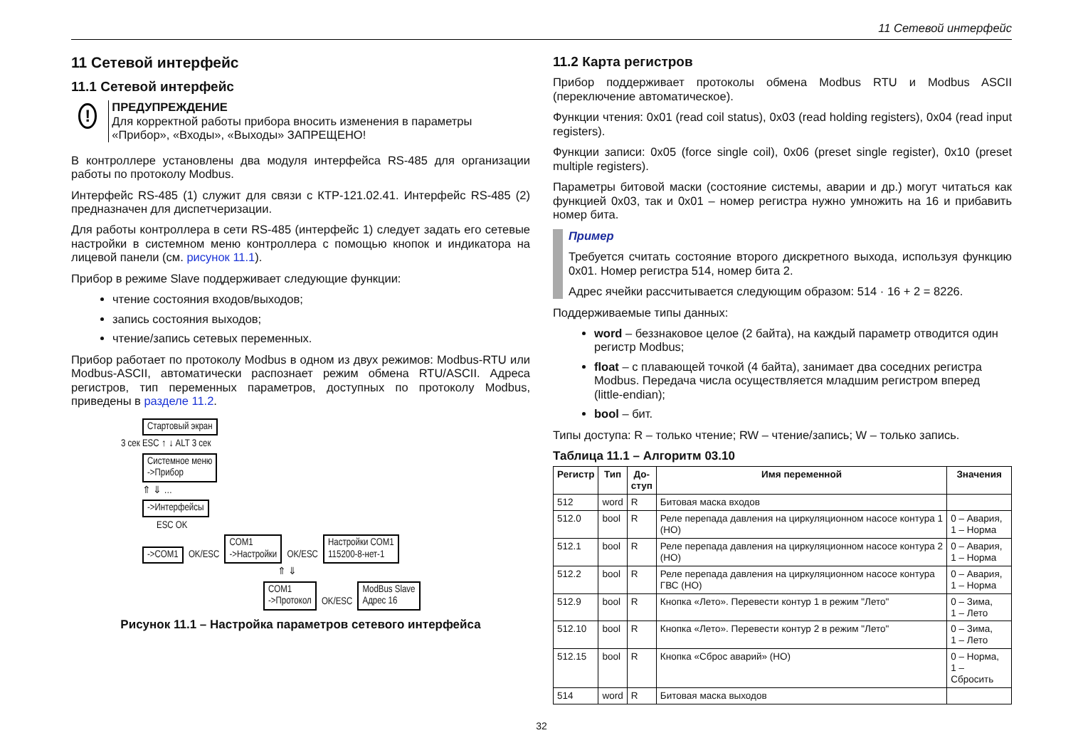11 Сетевой интерфейс
11 Сетевой интерфейс
11.1 Сетевой интерфейс
!
ПРЕДУПРЕЖДЕНИЕ
Для корректной работы прибора вносить изменения в параметры «Прибор», «Входы», «Выходы» ЗАПРЕЩЕНО!
В контроллере установлены два модуля интерфейса RS-485 для организации работы по протоколу Modbus.
Интерфейс RS-485 (1) служит для связи с КТР-121.02.41. Интерфейс RS-485 (2) предназначен для диспетчеризации.
Для работы контроллера в сети RS-485 (интерфейс 1) следует задать его сетевые настройки в системном меню контроллера с помощью кнопок и индикатора на лицевой панели (см. рисунок 11.1).
Прибор в режиме Slave поддерживает следующие функции:
чтение состояния входов/выходов;
запись состояния выходов;
чтение/запись сетевых переменных.
Прибор работает по протоколу Modbus в одном из двух режимов: Modbus-RTU или Modbus-ASCII, автоматически распознает режим обмена RTU/ASCII. Адреса регистров, тип переменных параметров, доступных по протоколу Modbus, приведены в разделе 11.2.
Стартовый экран
3 сек ESC ↑ ↓ ALT 3 сек
Системное меню
->Прибор
⇑ ⇓ …
->Интерфейсы
ESC OK
->COM1
OK/ESC
COM1
->Настройки
OK/ESC
Настройки COM1
115200-8-нет-1
⇑ ⇓
COM1
->Протокол
OK/ESC
ModBus Slave
Адрес 16
Рисунок 11.1 – Настройка параметров сетевого интерфейса
11.2 Карта регистров
Прибор поддерживает протоколы обмена Modbus RTU и Modbus ASCII (переключение автоматическое).
Функции чтения: 0x01 (read coil status), 0x03 (read holding registers), 0x04 (read input registers).
Функции записи: 0x05 (force single coil), 0x06 (preset single register), 0x10 (preset multiple registers).
Параметры битовой маски (состояние системы, аварии и др.) могут читаться как функцией 0x03, так и 0x01 – номер регистра нужно умножить на 16 и прибавить номер бита.
Пример
Требуется считать состояние второго дискретного выхода, используя функцию 0x01. Номер регистра 514, номер бита 2.
Адрес ячейки рассчитывается следующим образом: 514 · 16 + 2 = 8226.
Поддерживаемые типы данных:
word – беззнаковое целое (2 байта), на каждый параметр отводится один регистр Modbus;
float – с плавающей точкой (4 байта), занимает два соседних регистра Modbus. Передача числа осуществляется младшим регистром вперед (little-endian);
bool – бит.
Типы доступа: R – только чтение; RW – чтение/запись; W – только запись.
Таблица 11.1 – Алгоритм 03.10
| Регистр | Тип | До- ступ | Имя переменной | Значения |
| --- | --- | --- | --- | --- |
| 512 | word | R | Битовая маска входов | |
| 512.0 | bool | R | Реле перепада давления на циркуляционном насосе контура 1 (НО) | 0 – Авария, 1 – Норма |
| 512.1 | bool | R | Реле перепада давления на циркуляционном насосе контура 2 (НО) | 0 – Авария, 1 – Норма |
| 512.2 | bool | R | Реле перепада давления на циркуляционном насосе контура ГВС (НО) | 0 – Авария, 1 – Норма |
| 512.9 | bool | R | Кнопка «Лето». Перевести контур 1 в режим "Лето" | 0 – Зима, 1 – Лето |
| 512.10 | bool | R | Кнопка «Лето». Перевести контур 2 в режим "Лето" | 0 – Зима, 1 – Лето |
| 512.15 | bool | R | Кнопка «Сброс аварий» (НО) | 0 – Норма, 1 – Сбросить |
| 514 | word | R | Битовая маска выходов | |
32